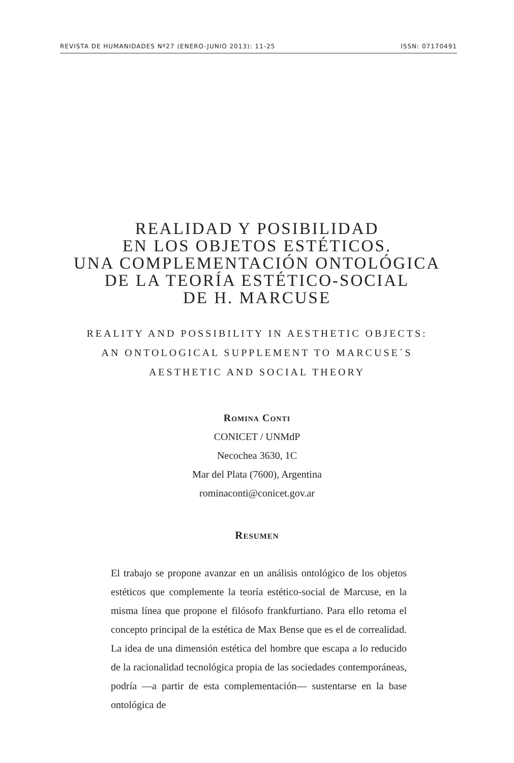REVISTA DE HUMANIDADES Nº27 (ENERO-JUNIO 2013): 11-25 ISSN: 07170491
REALIDAD Y POSIBILIDAD
EN LOS OBJETOS ESTÉTICOS.
UNA COMPLEMENTACIÓN ONTOLÓGICA
DE LA TEORÍA ESTÉTICO-SOCIAL
DE H. MARCUSE
REALITY AND POSSIBILITY IN AESTHETIC OBJECTS:
AN ONTOLOGICAL SUPPLEMENT TO MARCUSE´S
AESTHETIC AND SOCIAL THEORY
Romina Conti
CONICET / UNMdP
Necochea 3630, 1C
Mar del Plata (7600), Argentina
rominaconti@conicet.gov.ar
Resumen
El trabajo se propone avanzar en un análisis ontológico de los objetos estéticos que complemente la teoría estético-social de Marcuse, en la misma línea que propone el filósofo frankfurtiano. Para ello retoma el concepto principal de la estética de Max Bense que es el de correalidad. La idea de una dimensión estética del hombre que escapa a lo reducido de la racionalidad tecnológica propia de las sociedades contemporáneas, podría —a partir de esta complementación— sustentarse en la base ontológica de